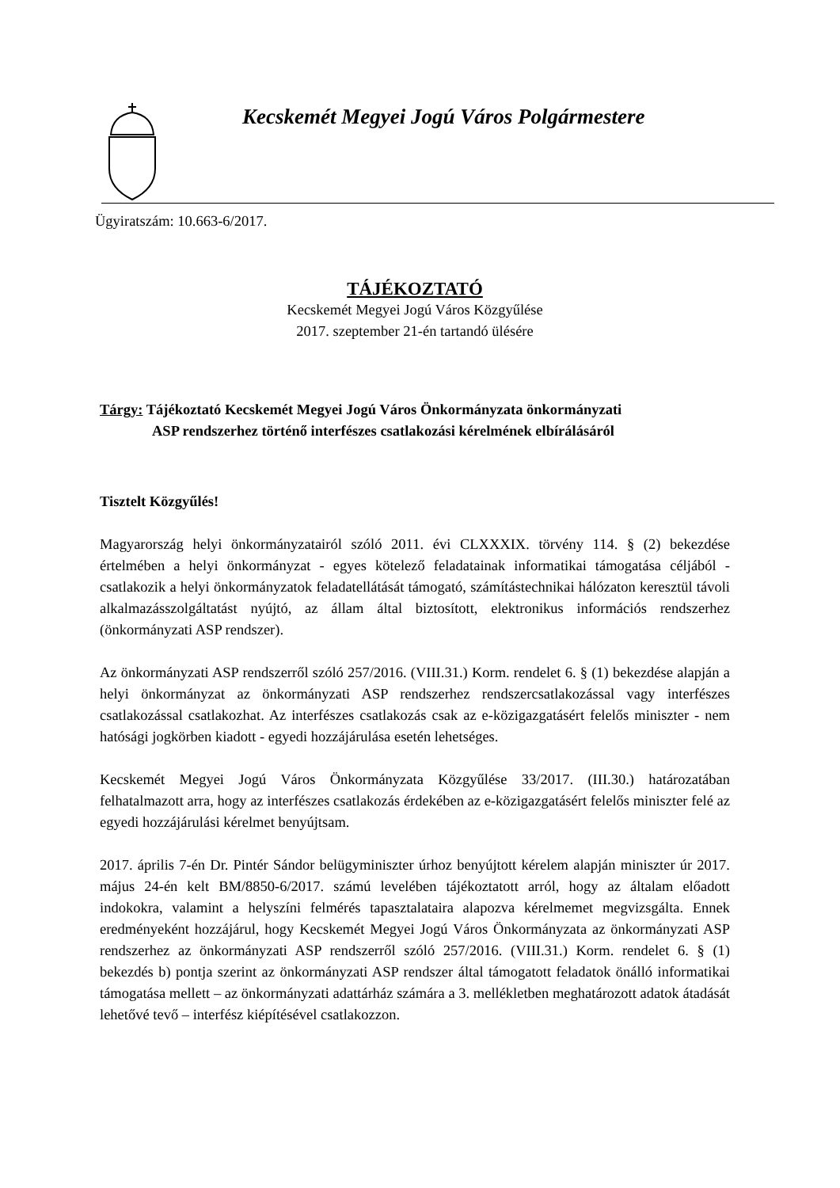Kecskemét Megyei Jogú Város Polgármestere
Ügyiratszám: 10.663-6/2017.
TÁJÉKOZTATÓ
Kecskemét Megyei Jogú Város Közgyűlése
2017. szeptember 21-én tartandó ülésére
Tárgy: Tájékoztató Kecskemét Megyei Jogú Város Önkormányzata önkormányzati
ASP rendszerhez történő interfészes csatlakozási kérelmének elbírálásáról
Tisztelt Közgyűlés!
Magyarország helyi önkormányzatairól szóló 2011. évi CLXXXIX. törvény 114. § (2) bekezdése értelmében a helyi önkormányzat - egyes kötelező feladatainak informatikai támogatása céljából - csatlakozik a helyi önkormányzatok feladatellátását támogató, számítástechnikai hálózaton keresztül távoli alkalmazásszolgáltatást nyújtó, az állam által biztosított, elektronikus információs rendszerhez (önkormányzati ASP rendszer).
Az önkormányzati ASP rendszerről szóló 257/2016. (VIII.31.) Korm. rendelet 6. § (1) bekezdése alapján a helyi önkormányzat az önkormányzati ASP rendszerhez rendszercsatlakozással vagy interfészes csatlakozással csatlakozhat. Az interfészes csatlakozás csak az e-közigazgatásért felelős miniszter - nem hatósági jogkörben kiadott - egyedi hozzájárulása esetén lehetséges.
Kecskemét Megyei Jogú Város Önkormányzata Közgyűlése 33/2017. (III.30.) határozatában felhatalmazott arra, hogy az interfészes csatlakozás érdekében az e-közigazgatásért felelős miniszter felé az egyedi hozzájárulási kérelmet benyújtsam.
2017. április 7-én Dr. Pintér Sándor belügyminiszter úrhoz benyújtott kérelem alapján miniszter úr 2017. május 24-én kelt BM/8850-6/2017. számú levelében tájékoztatott arról, hogy az általam előadott indokokra, valamint a helyszíni felmérés tapasztalataira alapozva kérelmemet megvizsgálta. Ennek eredményeként hozzájárul, hogy Kecskemét Megyei Jogú Város Önkormányzata az önkormányzati ASP rendszerhez az önkormányzati ASP rendszerről szóló 257/2016. (VIII.31.) Korm. rendelet 6. § (1) bekezdés b) pontja szerint az önkormányzati ASP rendszer által támogatott feladatok önálló informatikai támogatása mellett – az önkormányzati adattárház számára a 3. mellékletben meghatározott adatok átadását lehetővé tevő – interfész kiépítésével csatlakozzon.